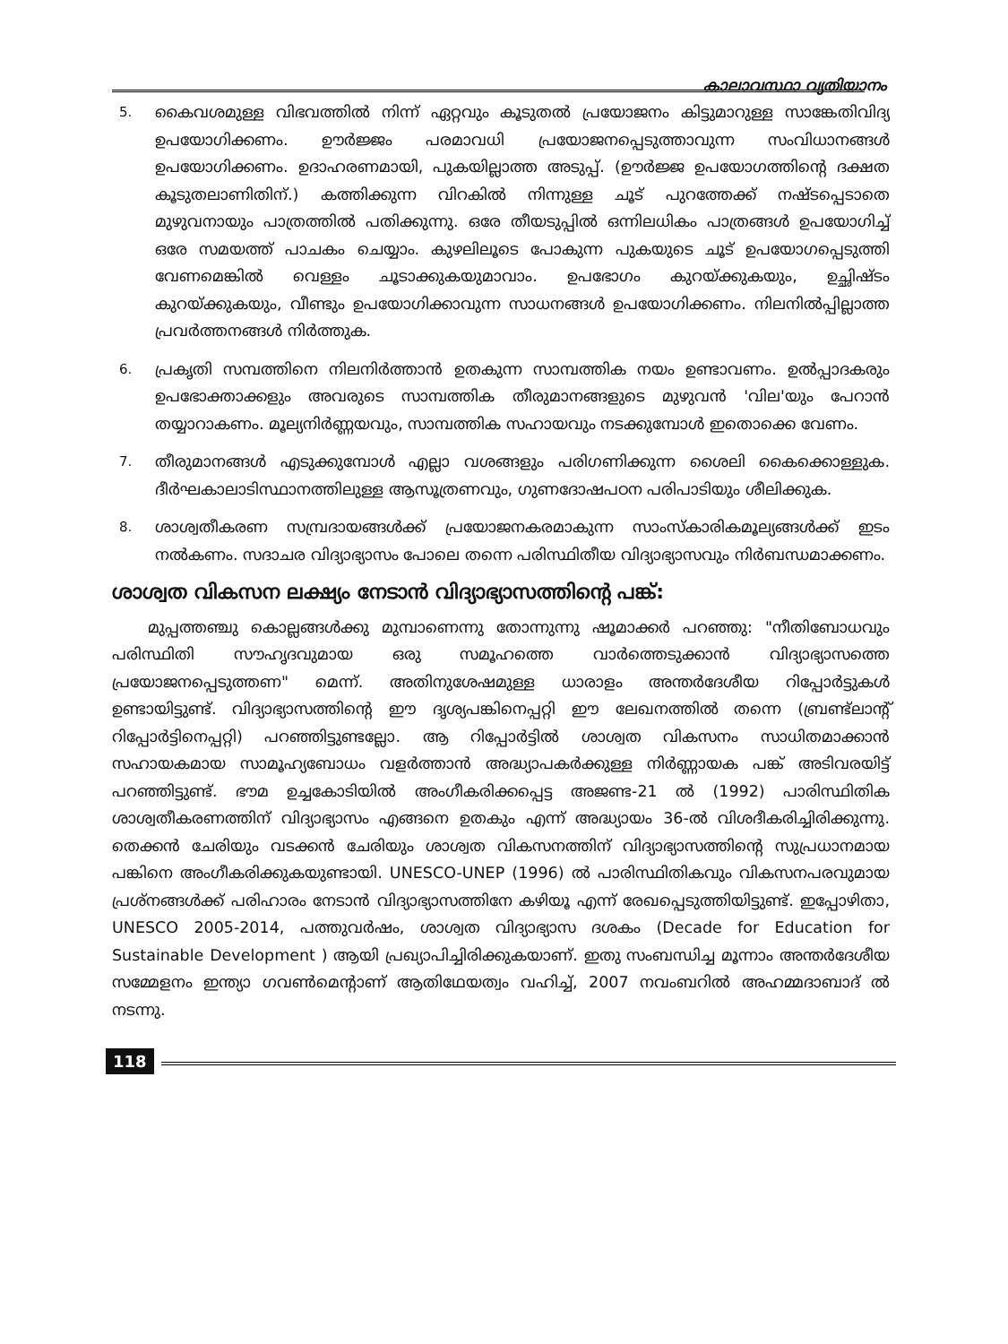കാലാവസ്ഥാ വ്യതിയാനം
5.
കൈവശമുള്ള വിഭവത്തിൽ നിന്ന് ഏറ്റവും കൂടുതൽ പ്രയോജനം കിട്ടുമാറുള്ള സാങ്കേതിവിദ്യ ഉപയോഗിക്കണം. ഊർജ്ജം പരമാവധി പ്രയോജനപ്പെടുത്താവുന്ന സംവിധാനങ്ങൾ ഉപയോഗിക്കണം. ഉദാഹരണമായി, പുകയില്ലാത്ത അടുപ്പ്. (ഊർജ്ജ ഉപയോഗത്തിന്റെ ദക്ഷത കൂടുതലാണിതിന്.) കത്തിക്കുന്ന വിറകിൽ നിന്നുള്ള ചൂട് പുറത്തേക്ക് നഷ്ടപ്പെടാതെ മുഴുവനായും പാത്രത്തിൽ പതിക്കുന്നു. ഒരേ തീയടുപ്പിൽ ഒന്നിലധികം പാത്രങ്ങൾ ഉപയോഗിച്ച് ഒരേ സമയത്ത് പാചകം ചെയ്യാം. കുഴലിലൂടെ പോകുന്ന പുകയുടെ ചൂട് ഉപയോഗപ്പെടുത്തി വേണമെങ്കിൽ വെള്ളം ചൂടാക്കുകയുമാവാം. ഉപഭോഗം കുറയ്ക്കുകയും, ഉച്ഛിഷ്ടം കുറയ്ക്കുകയും, വീണ്ടും ഉപയോഗിക്കാവുന്ന സാധനങ്ങൾ ഉപയോഗിക്കണം. നിലനിൽപ്പില്ലാത്ത പ്രവർത്തനങ്ങൾ നിർത്തുക.
6.
പ്രകൃതി സമ്പത്തിനെ നിലനിർത്താൻ ഉതകുന്ന സാമ്പത്തിക നയം ഉണ്ടാവണം. ഉൽപ്പാദകരും ഉപഭോക്താക്കളും അവരുടെ സാമ്പത്തിക തീരുമാനങ്ങളുടെ മുഴുവൻ 'വില'യും പേറാൻ തയ്യാറാകണം. മൂല്യനിർണ്ണയവും, സാമ്പത്തിക സഹായവും നടക്കുമ്പോൾ ഇതൊക്കെ വേണം.
7.
തീരുമാനങ്ങൾ എടുക്കുമ്പോൾ എല്ലാ വശങ്ങളും പരിഗണിക്കുന്ന ശൈലി കൈക്കൊള്ളുക. ദീർഘകാലാടിസ്ഥാനത്തിലുള്ള ആസൂത്രണവും, ഗുണദോഷപഠന പരിപാടിയും ശീലിക്കുക.
8.
ശാശ്വതീകരണ സമ്പ്രദായങ്ങൾക്ക് പ്രയോജനകരമാകുന്ന സാംസ്കാരികമൂല്യങ്ങൾക്ക് ഇടം നൽകണം. സദാചര വിദ്യാഭ്യാസം പോലെ തന്നെ പരിസ്ഥിതീയ വിദ്യാഭ്യാസവും നിർബന്ധമാക്കണം.
ശാശ്വത വികസന ലക്ഷ്യം നേടാൻ വിദ്യാഭ്യാസത്തിന്റെ പങ്ക്:
മുപ്പത്തഞ്ചു കൊല്ലങ്ങൾക്കു മുമ്പാണെന്നു തോന്നുന്നു ഷൂമാക്കർ പറഞ്ഞു: "നീതിബോധവും പരിസ്ഥിതി സൗഹൃദവുമായ ഒരു സമൂഹത്തെ വാർത്തെടുക്കാൻ വിദ്യാഭ്യാസത്തെ പ്രയോജനപ്പെടുത്തണ" മെന്ന്. അതിനുശേഷമുള്ള ധാരാളം അന്തർദേശീയ റിപ്പോർട്ടുകൾ ഉണ്ടായിട്ടുണ്ട്. വിദ്യാഭ്യാസത്തിന്റെ ഈ ദൃശ്യപങ്കിനെപ്പറ്റി ഈ ലേഖനത്തിൽ തന്നെ (ബ്രണ്ട്ലാന്റ് റിപ്പോർട്ടിനെപ്പറ്റി) പറഞ്ഞിട്ടുണ്ടല്ലോ. ആ റിപ്പോർട്ടിൽ ശാശ്വത വികസനം സാധിതമാക്കാൻ സഹായകമായ സാമൂഹ്യബോധം വളർത്താൻ അദ്ധ്യാപകർക്കുള്ള നിർണ്ണായക പങ്ക് അടിവരയിട്ട് പറഞ്ഞിട്ടുണ്ട്. ഭൗമ ഉച്ചകോടിയിൽ അംഗീകരിക്കപ്പെട്ട അജണ്ട-21 ൽ (1992) പാരിസ്ഥിതിക ശാശ്വതീകരണത്തിന് വിദ്യാഭ്യാസം എങ്ങനെ ഉതകും എന്ന് അദ്ധ്യായം 36-ൽ വിശദീകരിച്ചിരിക്കുന്നു. തെക്കൻ ചേരിയും വടക്കൻ ചേരിയും ശാശ്വത വികസനത്തിന് വിദ്യാഭ്യാസത്തിന്റെ സുപ്രധാനമായ പങ്കിനെ അംഗീകരിക്കുകയുണ്ടായി. UNESCO-UNEP (1996) ൽ പാരിസ്ഥിതികവും വികസനപരവുമായ പ്രശ്നങ്ങൾക്ക് പരിഹാരം നേടാൻ വിദ്യാഭ്യാസത്തിനേ കഴിയൂ എന്ന് രേഖപ്പെടുത്തിയിട്ടുണ്ട്. ഇപ്പോഴിതാ, UNESCO 2005-2014, പത്തുവർഷം, ശാശ്വത വിദ്യാഭ്യാസ ദശകം (Decade for Education for Sustainable Development ) ആയി പ്രഖ്യാപിച്ചിരിക്കുകയാണ്. ഇതു സംബന്ധിച്ച മൂന്നാം അന്തർദേശീയ സമ്മേളനം ഇന്ത്യാ ഗവൺമെന്റാണ് ആതിഥേയത്വം വഹിച്ച്, 2007 നവംബറിൽ അഹമ്മദാബാദ് ൽ നടന്നു.
118